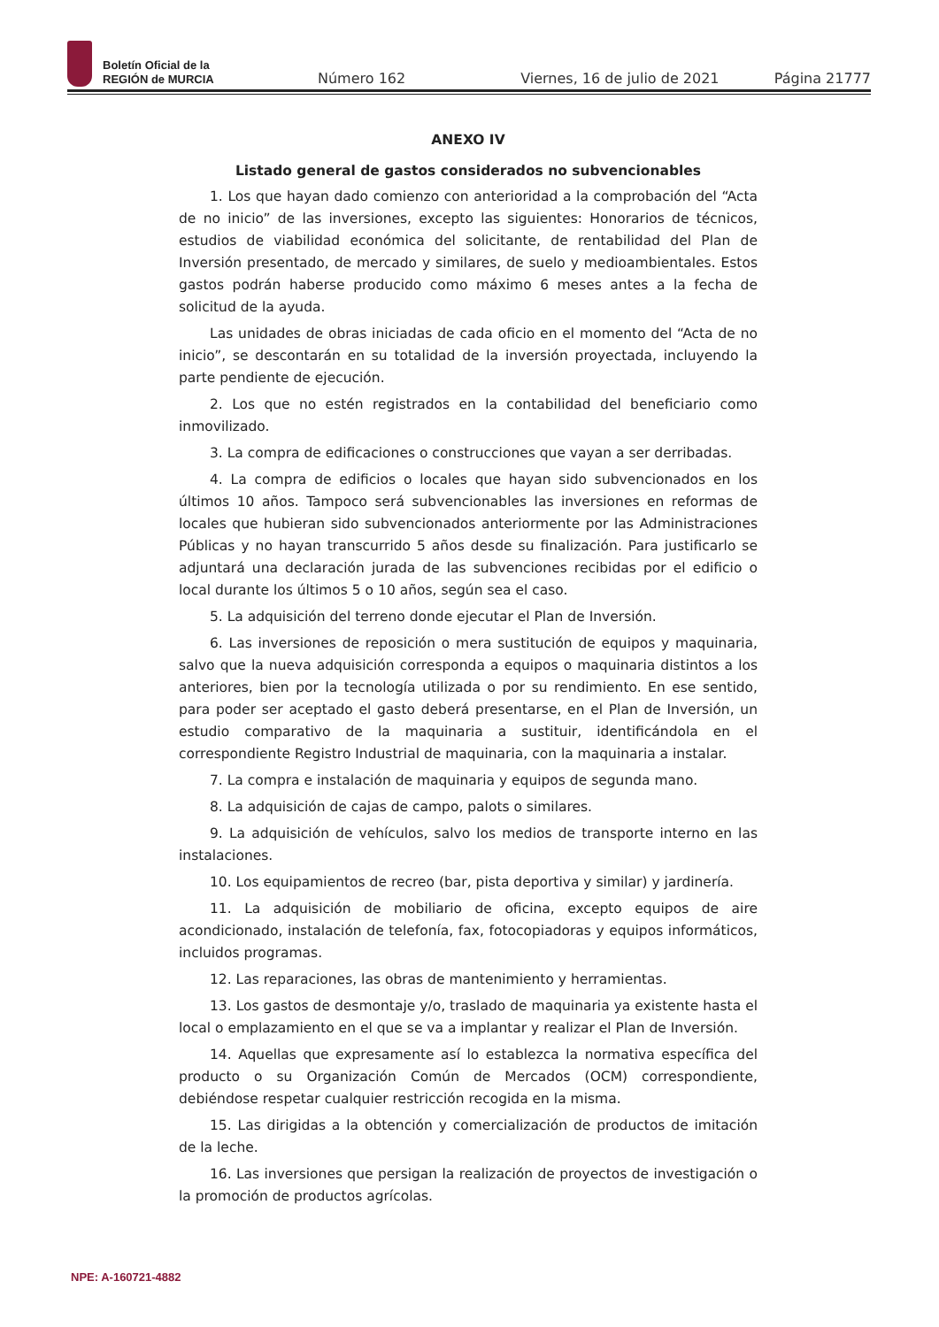Boletín Oficial de la
REGIÓN de MURCIA
Número 162 Viernes, 16 de julio de 2021 Página 21777
ANEXO IV
Listado general de gastos considerados no subvencionables
1. Los que hayan dado comienzo con anterioridad a la comprobación del “Acta de no inicio” de las inversiones, excepto las siguientes: Honorarios de técnicos, estudios de viabilidad económica del solicitante, de rentabilidad del Plan de Inversión presentado, de mercado y similares, de suelo y medioambientales. Estos gastos podrán haberse producido como máximo 6 meses antes a la fecha de solicitud de la ayuda.
Las unidades de obras iniciadas de cada oficio en el momento del “Acta de no inicio”, se descontarán en su totalidad de la inversión proyectada, incluyendo la parte pendiente de ejecución.
2. Los que no estén registrados en la contabilidad del beneficiario como inmovilizado.
3. La compra de edificaciones o construcciones que vayan a ser derribadas.
4. La compra de edificios o locales que hayan sido subvencionados en los últimos 10 años. Tampoco será subvencionables las inversiones en reformas de locales que hubieran sido subvencionados anteriormente por las Administraciones Públicas y no hayan transcurrido 5 años desde su finalización. Para justificarlo se adjuntará una declaración jurada de las subvenciones recibidas por el edificio o local durante los últimos 5 o 10 años, según sea el caso.
5. La adquisición del terreno donde ejecutar el Plan de Inversión.
6. Las inversiones de reposición o mera sustitución de equipos y maquinaria, salvo que la nueva adquisición corresponda a equipos o maquinaria distintos a los anteriores, bien por la tecnología utilizada o por su rendimiento. En ese sentido, para poder ser aceptado el gasto deberá presentarse, en el Plan de Inversión, un estudio comparativo de la maquinaria a sustituir, identificándola en el correspondiente Registro Industrial de maquinaria, con la maquinaria a instalar.
7. La compra e instalación de maquinaria y equipos de segunda mano.
8. La adquisición de cajas de campo, palots o similares.
9. La adquisición de vehículos, salvo los medios de transporte interno en las instalaciones.
10. Los equipamientos de recreo (bar, pista deportiva y similar) y jardinería.
11. La adquisición de mobiliario de oficina, excepto equipos de aire acondicionado, instalación de telefonía, fax, fotocopiadoras y equipos informáticos, incluidos programas.
12. Las reparaciones, las obras de mantenimiento y herramientas.
13. Los gastos de desmontaje y/o, traslado de maquinaria ya existente hasta el local o emplazamiento en el que se va a implantar y realizar el Plan de Inversión.
14. Aquellas que expresamente así lo establezca la normativa específica del producto o su Organización Común de Mercados (OCM) correspondiente, debiéndose respetar cualquier restricción recogida en la misma.
15. Las dirigidas a la obtención y comercialización de productos de imitación de la leche.
16. Las inversiones que persigan la realización de proyectos de investigación o la promoción de productos agrícolas.
NPE: A-160721-4882